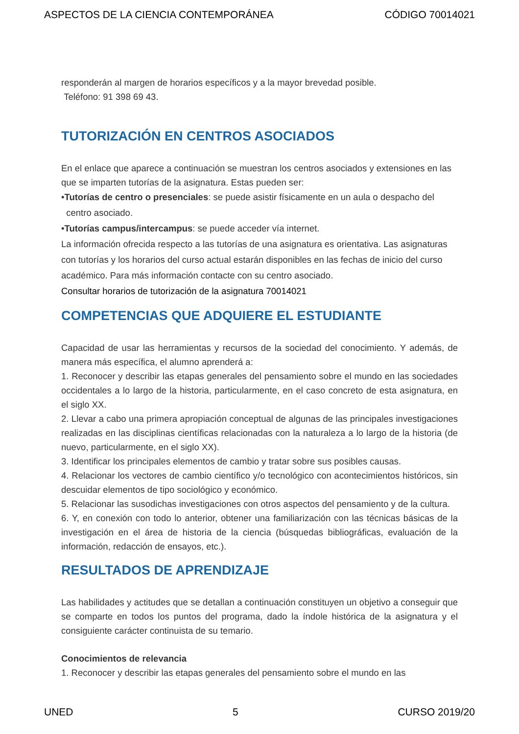ASPECTOS DE LA CIENCIA CONTEMPORÁNEA CÓDIGO 70014021
responderán al margen de horarios específicos y a la mayor brevedad posible.
Teléfono: 91 398 69 43.
TUTORIZACIÓN EN CENTROS ASOCIADOS
En el enlace que aparece a continuación se muestran los centros asociados y extensiones en las que se imparten tutorías de la asignatura. Estas pueden ser:
•Tutorías de centro o presenciales: se puede asistir físicamente en un aula o despacho del
centro asociado.
•Tutorías campus/intercampus: se puede acceder vía internet.
La información ofrecida respecto a las tutorías de una asignatura es orientativa. Las asignaturas con tutorías y los horarios del curso actual estarán disponibles en las fechas de inicio del curso académico. Para más información contacte con su centro asociado.
Consultar horarios de tutorización de la asignatura 70014021
COMPETENCIAS QUE ADQUIERE EL ESTUDIANTE
Capacidad de usar las herramientas y recursos de la sociedad del conocimiento. Y además, de manera más específica, el alumno aprenderá a:
1. Reconocer y describir las etapas generales del pensamiento sobre el mundo en las sociedades occidentales a lo largo de la historia, particularmente, en el caso concreto de esta asignatura, en el siglo XX.
2. Llevar a cabo una primera apropiación conceptual de algunas de las principales investigaciones realizadas en las disciplinas científicas relacionadas con la naturaleza a lo largo de la historia (de nuevo, particularmente, en el siglo XX).
3. Identificar los principales elementos de cambio y tratar sobre sus posibles causas.
4. Relacionar los vectores de cambio científico y/o tecnológico con acontecimientos históricos, sin descuidar elementos de tipo sociológico y económico.
5. Relacionar las susodichas investigaciones con otros aspectos del pensamiento y de la cultura.
6. Y, en conexión con todo lo anterior, obtener una familiarización con las técnicas básicas de la investigación en el área de historia de la ciencia (búsquedas bibliográficas, evaluación de la información, redacción de ensayos, etc.).
RESULTADOS DE APRENDIZAJE
Las habilidades y actitudes que se detallan a continuación constituyen un objetivo a conseguir que se comparte en todos los puntos del programa, dado la índole histórica de la asignatura y el consiguiente carácter continuista de su temario.
Conocimientos de relevancia
1. Reconocer y describir las etapas generales del pensamiento sobre el mundo en las
UNED 5 CURSO 2019/20